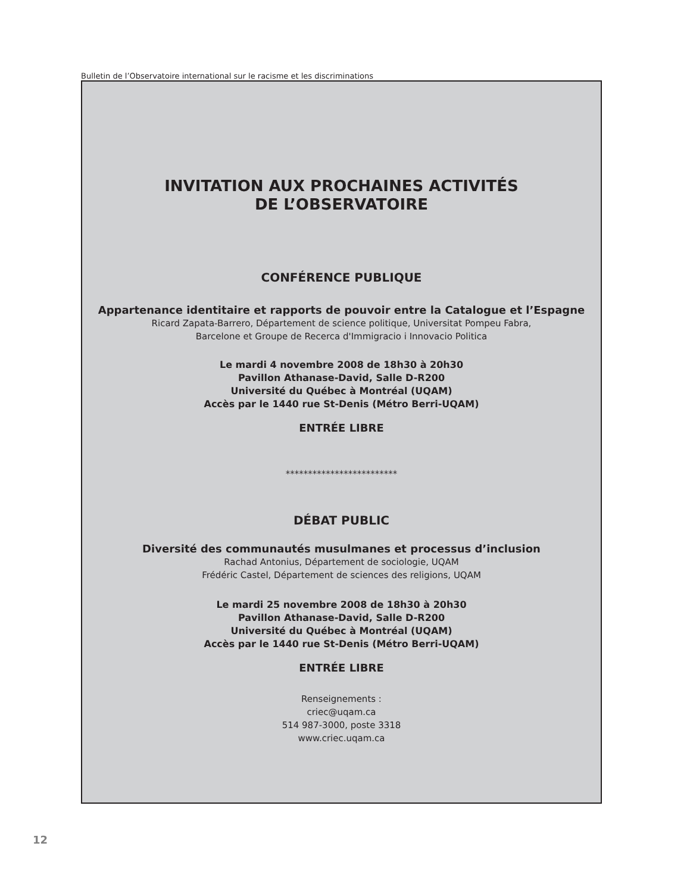Bulletin de l’Observatoire international sur le racisme et les discriminations
INVITATION AUX PROCHAINES ACTIVITÉS
DE L’OBSERVATOIRE
CONFÉRENCE PUBLIQUE
Appartenance identitaire et rapports de pouvoir entre la Catalogue et l’Espagne
Ricard Zapata-Barrero, Département de science politique, Universitat Pompeu Fabra,
Barcelone et Groupe de Recerca d'Immigracio i Innovacio Politica
Le mardi 4 novembre 2008 de 18h30 à 20h30
Pavillon Athanase-David, Salle D-R200
Université du Québec à Montréal (UQAM)
Accès par le 1440 rue St-Denis (Métro Berri-UQAM)
ENTRÉE LIBRE
*************************
DÉBAT PUBLIC
Diversité des communautés musulmanes et processus d’inclusion
Rachad Antonius, Département de sociologie, UQAM
Frédéric Castel, Département de sciences des religions, UQAM
Le mardi 25 novembre 2008 de 18h30 à 20h30
Pavillon Athanase-David, Salle D-R200
Université du Québec à Montréal (UQAM)
Accès par le 1440 rue St-Denis (Métro Berri-UQAM)
ENTRÉE LIBRE
Renseignements :
criec@uqam.ca
514 987-3000, poste 3318
www.criec.uqam.ca
12